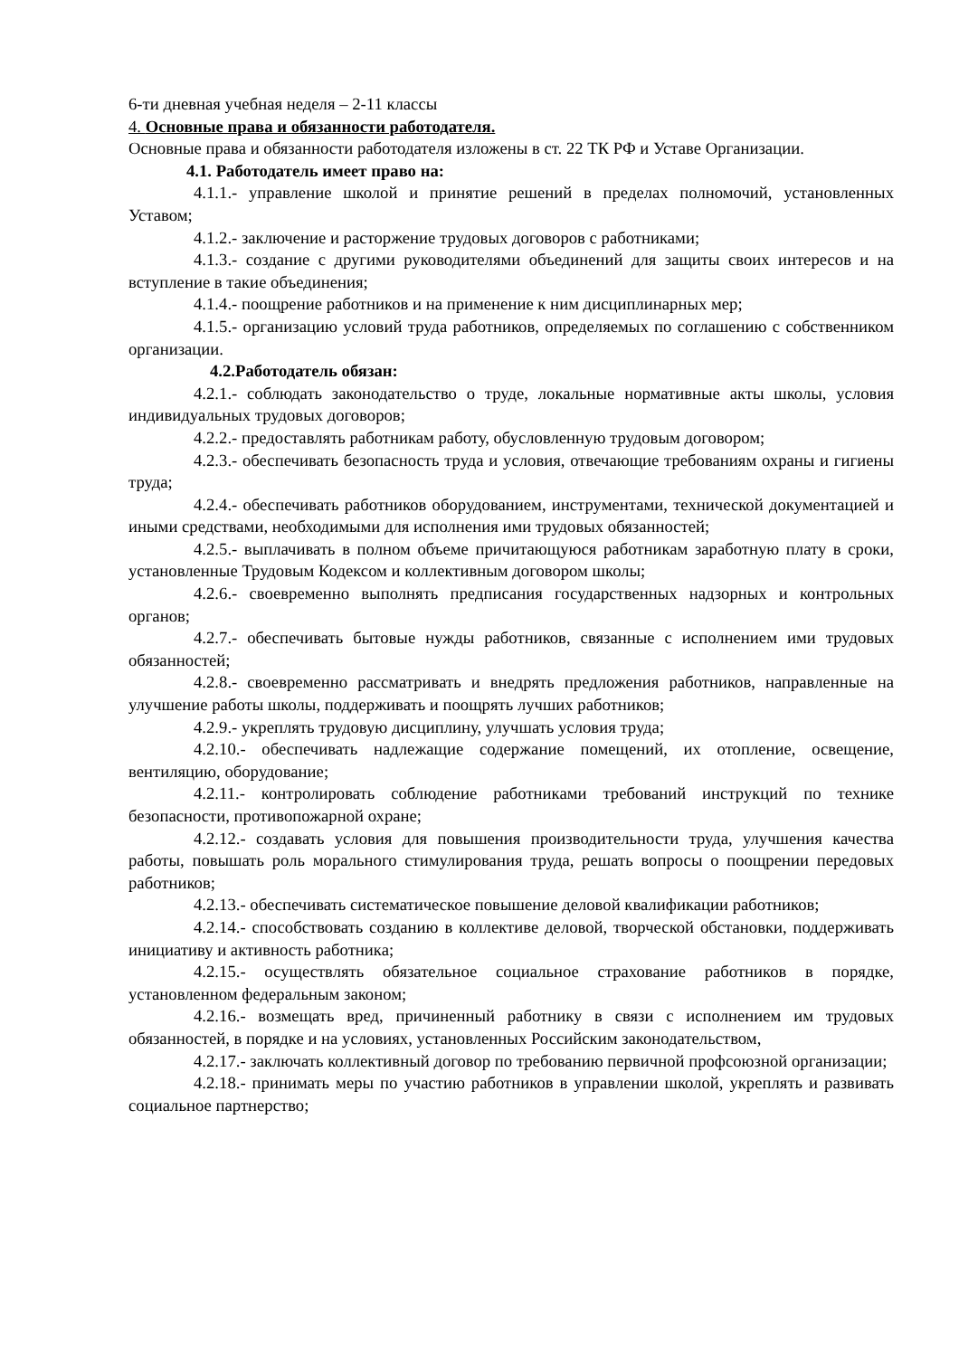6-ти дневная учебная неделя – 2-11 классы
4. Основные права и обязанности работодателя.
Основные права и обязанности работодателя изложены в ст. 22 ТК РФ и Уставе Организации.
4.1. Работодатель имеет право на:
4.1.1.- управление школой и принятие решений в пределах полномочий, установленных Уставом;
4.1.2.- заключение и расторжение трудовых договоров с работниками;
4.1.3.- создание с другими руководителями объединений для защиты своих интересов и на вступление в такие объединения;
4.1.4.- поощрение работников и на применение к ним дисциплинарных мер;
4.1.5.- организацию условий труда работников, определяемых по соглашению с собственником организации.
4.2.Работодатель обязан:
4.2.1.- соблюдать законодательство о труде, локальные нормативные акты школы, условия индивидуальных трудовых договоров;
4.2.2.- предоставлять работникам работу, обусловленную трудовым договором;
4.2.3.- обеспечивать безопасность труда и условия, отвечающие требованиям охраны и гигиены труда;
4.2.4.- обеспечивать работников оборудованием, инструментами, технической документацией и иными средствами, необходимыми для исполнения ими трудовых обязанностей;
4.2.5.- выплачивать в полном объеме причитающуюся работникам заработную плату в сроки, установленные Трудовым Кодексом и коллективным договором школы;
4.2.6.- своевременно выполнять предписания государственных надзорных и контрольных органов;
4.2.7.- обеспечивать бытовые нужды работников, связанные с исполнением ими трудовых обязанностей;
4.2.8.- своевременно рассматривать и внедрять предложения работников, направленные на улучшение работы школы, поддерживать и поощрять лучших работников;
4.2.9.- укреплять трудовую дисциплину, улучшать условия труда;
4.2.10.- обеспечивать надлежащие содержание помещений, их отопление, освещение, вентиляцию, оборудование;
4.2.11.- контролировать соблюдение работниками требований инструкций по технике безопасности, противопожарной охране;
4.2.12.- создавать условия для повышения производительности труда, улучшения качества работы, повышать роль морального стимулирования труда, решать вопросы о поощрении передовых работников;
4.2.13.- обеспечивать систематическое повышение деловой квалификации работников;
4.2.14.- способствовать созданию в коллективе деловой, творческой обстановки, поддерживать инициативу и активность работника;
4.2.15.- осуществлять обязательное социальное страхование работников в порядке, установленном федеральным законом;
4.2.16.- возмещать вред, причиненный работнику в связи с исполнением им трудовых обязанностей, в порядке и на условиях, установленных Российским законодательством,
4.2.17.- заключать коллективный договор по требованию первичной профсоюзной организации;
4.2.18.- принимать меры по участию работников в управлении школой, укреплять и развивать социальное партнерство;